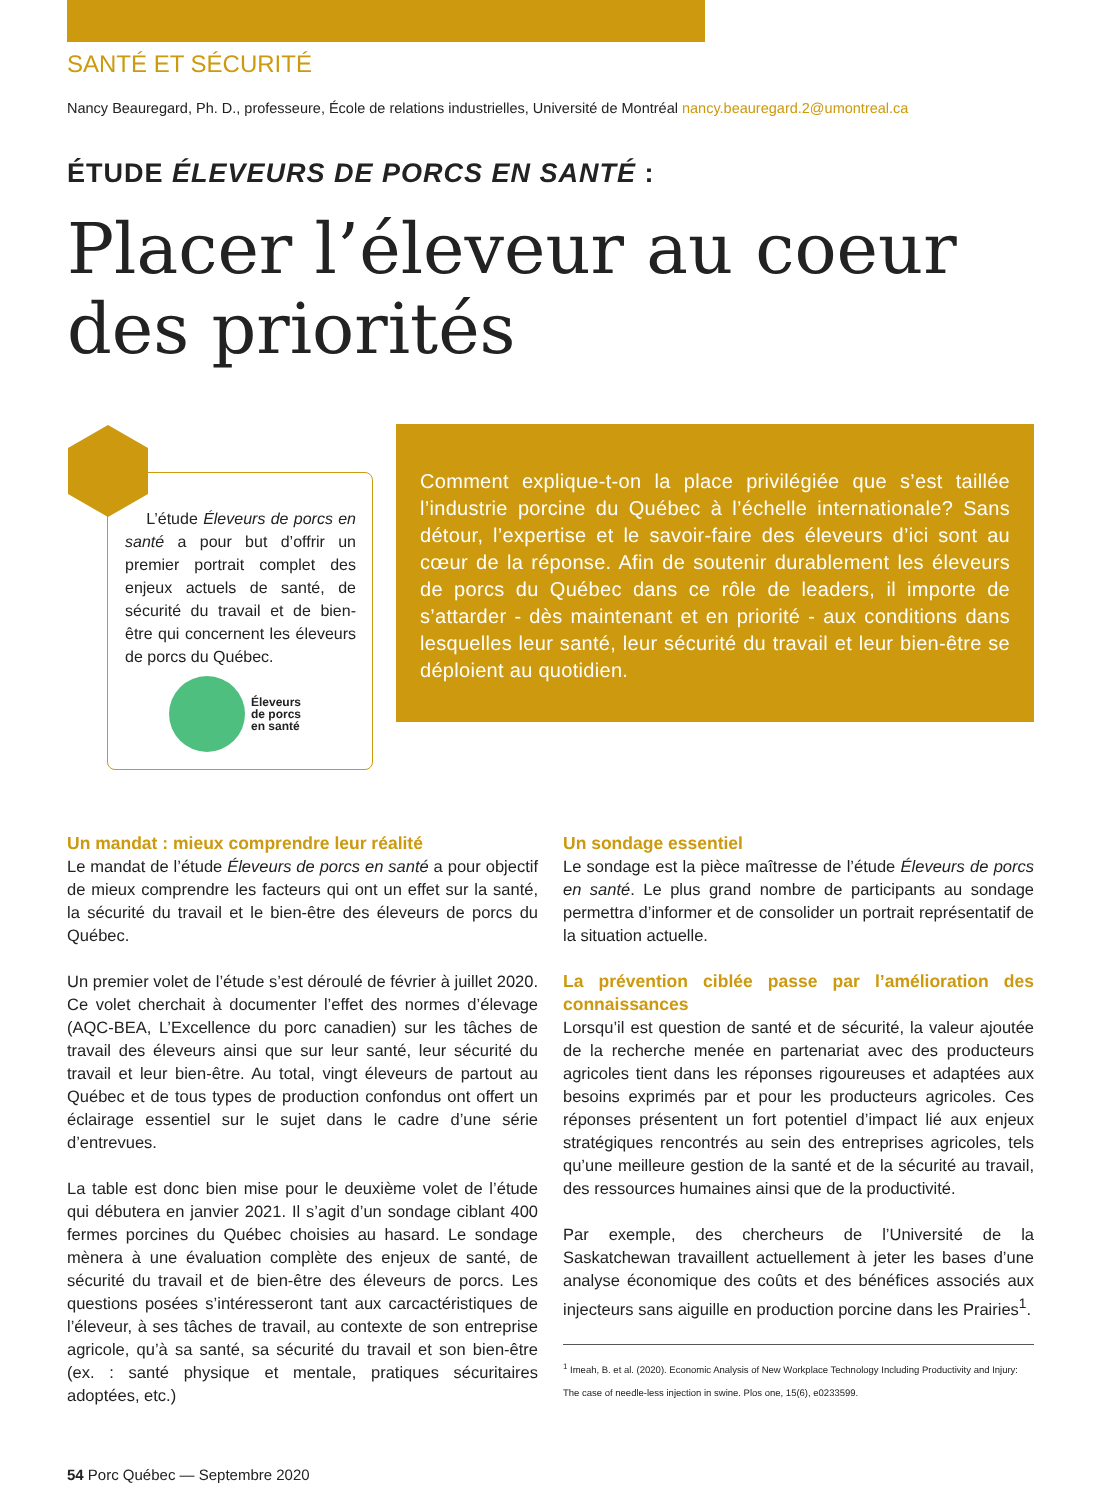SANTÉ ET SÉCURITÉ
Nancy Beauregard, Ph. D., professeure, École de relations industrielles, Université de Montréal nancy.beauregard.2@umontreal.ca
ÉTUDE ÉLEVEURS DE PORCS EN SANTÉ :
Placer l’éleveur au coeur
des priorités
L’étude Éleveurs de porcs en santé a pour but d’offrir un premier portrait complet des enjeux actuels de santé, de sécurité du travail et de bien-être qui concernent les éleveurs de porcs du Québec.
Éleveurs
de porcs
en santé
Comment explique-t-on la place privilégiée que s’est taillée l’industrie porcine du Québec à l’échelle internationale? Sans détour, l’expertise et le savoir-faire des éleveurs d’ici sont au cœur de la réponse. Afin de soutenir durablement les éleveurs de porcs du Québec dans ce rôle de leaders, il importe de s’attarder - dès maintenant et en priorité - aux conditions dans lesquelles leur santé, leur sécurité du travail et leur bien-être se déploient au quotidien.
Un mandat : mieux comprendre leur réalité
Le mandat de l’étude Éleveurs de porcs en santé a pour objectif de mieux comprendre les facteurs qui ont un effet sur la santé, la sécurité du travail et le bien-être des éleveurs de porcs du Québec.
Un premier volet de l’étude s’est déroulé de février à juillet 2020. Ce volet cherchait à documenter l’effet des normes d’élevage (AQC-BEA, L’Excellence du porc canadien) sur les tâches de travail des éleveurs ainsi que sur leur santé, leur sécurité du travail et leur bien-être. Au total, vingt éleveurs de partout au Québec et de tous types de production confondus ont offert un éclairage essentiel sur le sujet dans le cadre d’une série d’entrevues.
La table est donc bien mise pour le deuxième volet de l’étude qui débutera en janvier 2021. Il s’agit d’un sondage ciblant 400 fermes porcines du Québec choisies au hasard. Le sondage mènera à une évaluation complète des enjeux de santé, de sécurité du travail et de bien-être des éleveurs de porcs. Les questions posées s’intéresseront tant aux carcactéristiques de l’éleveur, à ses tâches de travail, au contexte de son entreprise agricole, qu’à sa santé, sa sécurité du travail et son bien-être (ex. : santé physique et mentale, pratiques sécuritaires adoptées, etc.)
Un sondage essentiel
Le sondage est la pièce maîtresse de l’étude Éleveurs de porcs en santé. Le plus grand nombre de participants au sondage permettra d’informer et de consolider un portrait représentatif de la situation actuelle.
La prévention ciblée passe par l’amélioration des connaissances
Lorsqu’il est question de santé et de sécurité, la valeur ajoutée de la recherche menée en partenariat avec des producteurs agricoles tient dans les réponses rigoureuses et adaptées aux besoins exprimés par et pour les producteurs agricoles. Ces réponses présentent un fort potentiel d’impact lié aux enjeux stratégiques rencontrés au sein des entreprises agricoles, tels qu’une meilleure gestion de la santé et de la sécurité au travail, des ressources humaines ainsi que de la productivité.
Par exemple, des chercheurs de l’Université de la Saskatchewan travaillent actuellement à jeter les bases d’une analyse économique des coûts et des bénéfices associés aux injecteurs sans aiguille en production porcine dans les Prairies<sup>1</sup>.
<sup>1</sup> Imeah, B. et al. (2020). Economic Analysis of New Workplace Technology Including Productivity and Injury: The case of needle-less injection in swine. Plos one, 15(6), e0233599.
54 Porc Québec — Septembre 2020